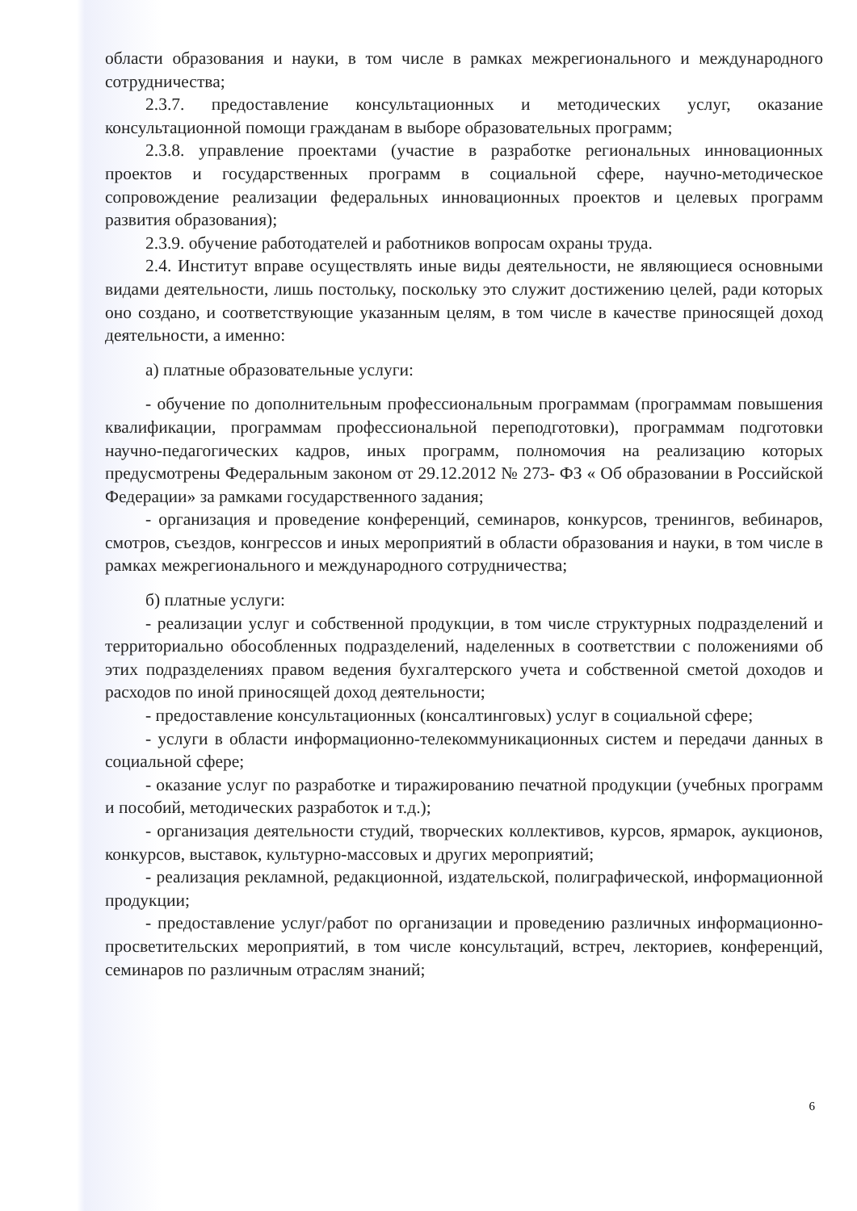области образования и науки, в том числе в рамках межрегионального и международного сотрудничества;
2.3.7. предоставление консультационных и методических услуг, оказание консультационной помощи гражданам в выборе образовательных программ;
2.3.8. управление проектами (участие в разработке региональных инновационных проектов и государственных программ в социальной сфере, научно-методическое сопровождение реализации федеральных инновационных проектов и целевых программ развития образования);
2.3.9. обучение работодателей и работников вопросам охраны труда.
2.4. Институт вправе осуществлять иные виды деятельности, не являющиеся основными видами деятельности, лишь постольку, поскольку это служит достижению целей, ради которых оно создано, и соответствующие указанным целям, в том числе в качестве приносящей доход деятельности, а именно:
а) платные образовательные услуги:
- обучение по дополнительным профессиональным программам (программам повышения квалификации, программам профессиональной переподготовки), программам подготовки научно-педагогических кадров, иных программ, полномочия на реализацию которых предусмотрены Федеральным законом от 29.12.2012 № 273- ФЗ « Об образовании в Российской Федерации» за рамками государственного задания;
- организация и проведение конференций, семинаров, конкурсов, тренингов, вебинаров, смотров, съездов, конгрессов и иных мероприятий в области образования и науки, в том числе в рамках межрегионального и международного сотрудничества;
б) платные услуги:
- реализации услуг и собственной продукции, в том числе структурных подразделений и территориально обособленных подразделений, наделенных в соответствии с положениями об этих подразделениях правом ведения бухгалтерского учета и собственной сметой доходов и расходов по иной приносящей доход деятельности;
- предоставление консультационных (консалтинговых) услуг в социальной сфере;
- услуги в области информационно-телекоммуникационных систем и передачи данных в социальной сфере;
- оказание услуг по разработке и тиражированию печатной продукции (учебных программ и пособий, методических разработок и т.д.);
- организация деятельности студий, творческих коллективов, курсов, ярмарок, аукционов, конкурсов, выставок, культурно-массовых и других мероприятий;
- реализация рекламной, редакционной, издательской, полиграфической, информационной продукции;
- предоставление услуг/работ по организации и проведению различных информационно-просветительских мероприятий, в том числе консультаций, встреч, лекториев, конференций, семинаров по различным отраслям знаний;
6